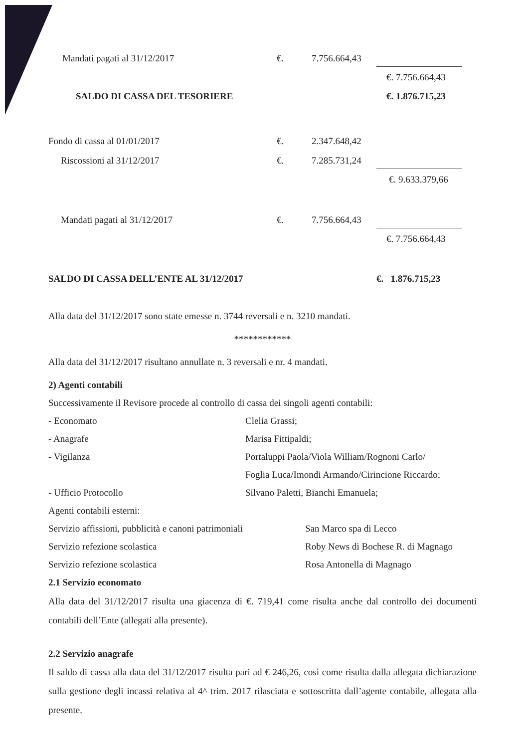| Mandati pagati al 31/12/2017 | €. | 7.756.664,43 | |
| | | | €. 7.756.664,43 |
| SALDO DI CASSA DEL TESORIERE | | | €. 1.876.715,23 |
| Fondo di cassa al 01/01/2017 | €. | 2.347.648,42 | |
| Riscossioni al 31/12/2017 | €. | 7.285.731,24 | |
| | | | €. 9.633.379,66 |
| Mandati pagati al 31/12/2017 | €. | 7.756.664,43 | |
| | | | €. 7.756.664,43 |
| SALDO DI CASSA DELL’ENTE AL 31/12/2017 | | | €. 1.876.715,23 |
Alla data del 31/12/2017 sono state emesse n. 3744 reversali e n. 3210 mandati.
************
Alla data del 31/12/2017 risultano annullate n. 3 reversali e nr. 4 mandati.
2) Agenti contabili
Successivamente il Revisore procede al controllo di cassa dei singoli agenti contabili:
| - Economato | Clelia Grassi; |
| - Anagrafe | Marisa Fittipaldi; |
| - Vigilanza | Portaluppi Paola/Viola William/Rognoni Carlo/ |
| | Foglia Luca/Imondi Armando/Cirincione Riccardo; |
| - Ufficio Protocollo | Silvano Paletti, Bianchi Emanuela; |
| Agenti contabili esterni: | |
| Servizio affissioni, pubblicità e canoni patrimoniali | San Marco spa di Lecco |
| Servizio refezione scolastica | Roby News di Bochese R. di Magnago |
| Servizio refezione scolastica | Rosa Antonella di Magnago |
2.1 Servizio economato
Alla data del 31/12/2017 risulta una giacenza di €. 719,41 come risulta anche dal controllo dei documenti contabili dell’Ente (allegati alla presente).
2.2 Servizio anagrafe
Il saldo di cassa alla data del 31/12/2017 risulta pari ad € 246,26, così come risulta dalla allegata dichiarazione sulla gestione degli incassi relativa al 4^ trim. 2017 rilasciata e sottoscritta dall’agente contabile, allegata alla presente.